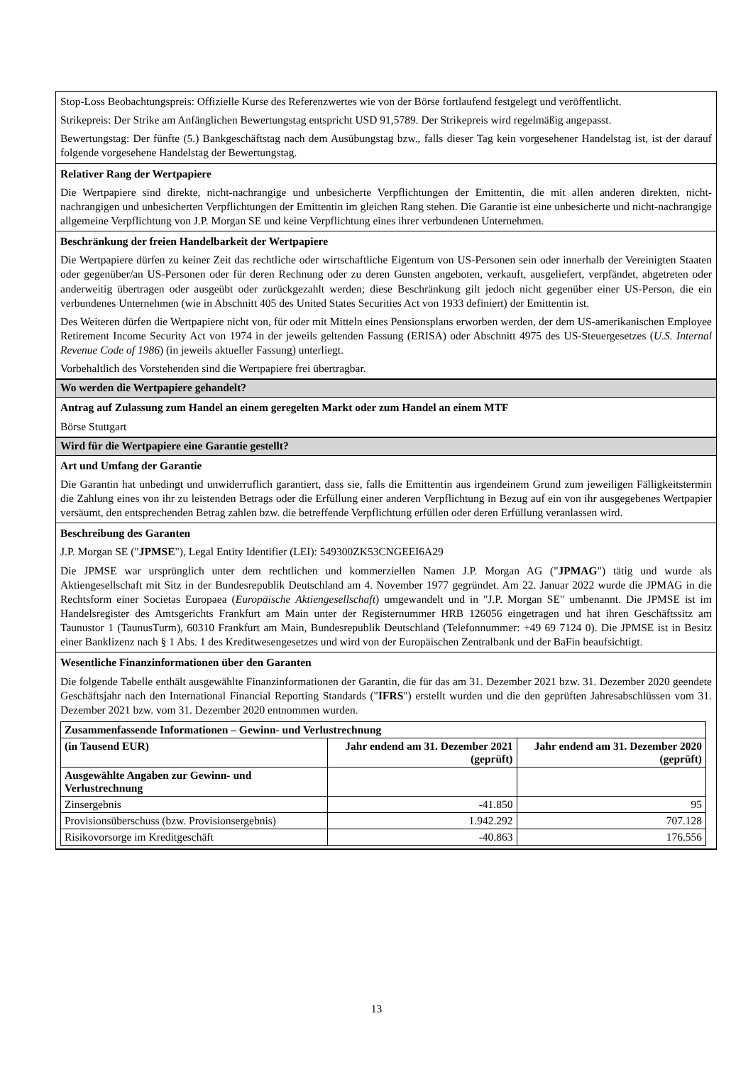Stop-Loss Beobachtungspreis: Offizielle Kurse des Referenzwertes wie von der Börse fortlaufend festgelegt und veröffentlicht.
Strikepreis: Der Strike am Anfänglichen Bewertungstag entspricht USD 91,5789. Der Strikepreis wird regelmäßig angepasst.
Bewertungstag: Der fünfte (5.) Bankgeschäftstag nach dem Ausübungstag bzw., falls dieser Tag kein vorgesehener Handelstag ist, ist der darauf folgende vorgesehene Handelstag der Bewertungstag.
Relativer Rang der Wertpapiere
Die Wertpapiere sind direkte, nicht-nachrangige und unbesicherte Verpflichtungen der Emittentin, die mit allen anderen direkten, nicht-nachrangigen und unbesicherten Verpflichtungen der Emittentin im gleichen Rang stehen. Die Garantie ist eine unbesicherte und nicht-nachrangige allgemeine Verpflichtung von J.P. Morgan SE und keine Verpflichtung eines ihrer verbundenen Unternehmen.
Beschränkung der freien Handelbarkeit der Wertpapiere
Die Wertpapiere dürfen zu keiner Zeit das rechtliche oder wirtschaftliche Eigentum von US-Personen sein oder innerhalb der Vereinigten Staaten oder gegenüber/an US-Personen oder für deren Rechnung oder zu deren Gunsten angeboten, verkauft, ausgeliefert, verpfändet, abgetreten oder anderweitig übertragen oder ausgeübt oder zurückgezahlt werden; diese Beschränkung gilt jedoch nicht gegenüber einer US-Person, die ein verbundenes Unternehmen (wie in Abschnitt 405 des United States Securities Act von 1933 definiert) der Emittentin ist.
Des Weiteren dürfen die Wertpapiere nicht von, für oder mit Mitteln eines Pensionsplans erworben werden, der dem US-amerikanischen Employee Retirement Income Security Act von 1974 in der jeweils geltenden Fassung (ERISA) oder Abschnitt 4975 des US-Steuergesetzes (U.S. Internal Revenue Code of 1986) (in jeweils aktueller Fassung) unterliegt.
Vorbehaltlich des Vorstehenden sind die Wertpapiere frei übertragbar.
Wo werden die Wertpapiere gehandelt?
Antrag auf Zulassung zum Handel an einem geregelten Markt oder zum Handel an einem MTF
Börse Stuttgart
Wird für die Wertpapiere eine Garantie gestellt?
Art und Umfang der Garantie
Die Garantin hat unbedingt und unwiderruflich garantiert, dass sie, falls die Emittentin aus irgendeinem Grund zum jeweiligen Fälligkeitstermin die Zahlung eines von ihr zu leistenden Betrags oder die Erfüllung einer anderen Verpflichtung in Bezug auf ein von ihr ausgegebenes Wertpapier versäumt, den entsprechenden Betrag zahlen bzw. die betreffende Verpflichtung erfüllen oder deren Erfüllung veranlassen wird.
Beschreibung des Garanten
J.P. Morgan SE ("JPMSE"), Legal Entity Identifier (LEI): 549300ZK53CNGEEI6A29
Die JPMSE war ursprünglich unter dem rechtlichen und kommerziellen Namen J.P. Morgan AG ("JPMAG") tätig und wurde als Aktiengesellschaft mit Sitz in der Bundesrepublik Deutschland am 4. November 1977 gegründet. Am 22. Januar 2022 wurde die JPMAG in die Rechtsform einer Societas Europaea (Europäische Aktiengesellschaft) umgewandelt und in "J.P. Morgan SE" umbenannt. Die JPMSE ist im Handelsregister des Amtsgerichts Frankfurt am Main unter der Registernummer HRB 126056 eingetragen und hat ihren Geschäftssitz am Taunustor 1 (TaunusTurm), 60310 Frankfurt am Main, Bundesrepublik Deutschland (Telefonnummer: +49 69 7124 0). Die JPMSE ist in Besitz einer Banklizenz nach § 1 Abs. 1 des Kreditwesengesetzes und wird von der Europäischen Zentralbank und der BaFin beaufsichtigt.
Wesentliche Finanzinformationen über den Garanten
Die folgende Tabelle enthält ausgewählte Finanzinformationen der Garantin, die für das am 31. Dezember 2021 bzw. 31. Dezember 2020 geendete Geschäftsjahr nach den International Financial Reporting Standards ("IFRS") erstellt wurden und die den geprüften Jahresabschlüssen vom 31. Dezember 2021 bzw. vom 31. Dezember 2020 entnommen wurden.
| Zusammenfassende Informationen – Gewinn- und Verlustrechnung | | |
| --- | --- | --- |
| (in Tausend EUR) | Jahr endend am 31. Dezember 2021 (geprüft) | Jahr endend am 31. Dezember 2020 (geprüft) |
| Ausgewählte Angaben zur Gewinn- und Verlustrechnung | | |
| Zinsergebnis | -41.850 | 95 |
| Provisionsüberschuss (bzw. Provisionsergebnis) | 1.942.292 | 707.128 |
| Risikovorsorge im Kreditgeschäft | -40.863 | 176.556 |
13